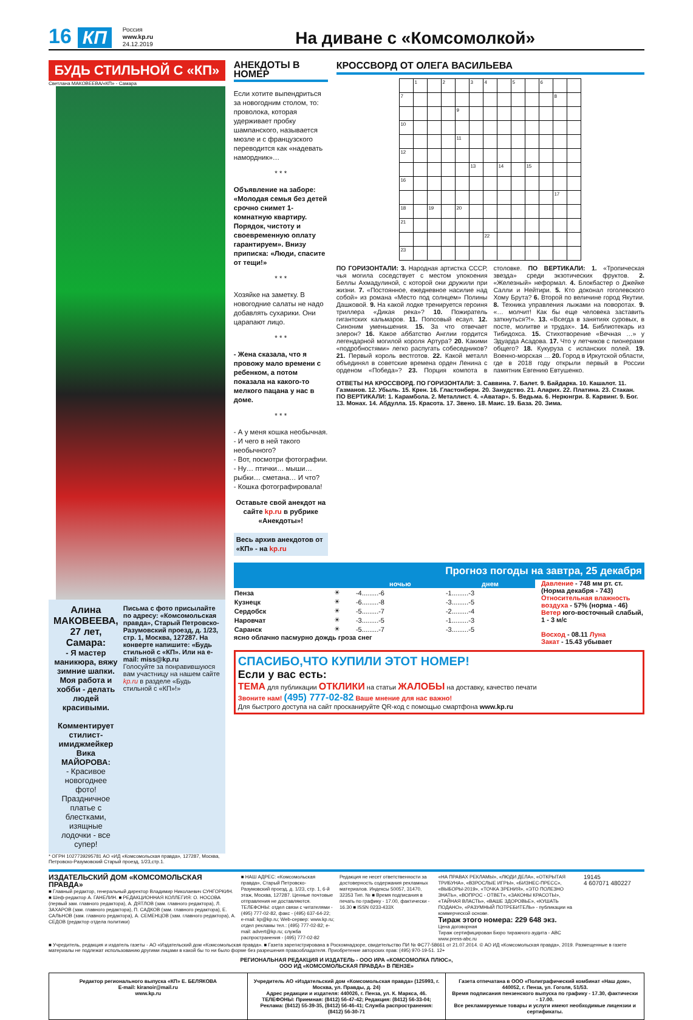16 КП
Россия
www.kp.ru
24.12.2019
На диване с «Комсомолкой»
БУДЬ СТИЛЬНОЙ С «КП»
Светлана МАКОВЕЕВА/«КП» - Самара
Алина МАКОВЕЕВА,
27 лет, Самара:
- Я мастер маникюра, вяжу зимние шапки. Моя работа и хобби - делать людей красивыми.
Комментирует стилист-имиджмейкер Вика МАЙОРОВА:
- Красивое новогоднее фото! Праздничное платье с блестками, изящные лодочки - все супер!
Письма с фото присылайте по адресу: «Комсомольская правда», Старый Петровско-Разумовский проезд, д. 1/23, стр. 1, Москва, 127287. На конверте напишите: «Будь стильной с «КП». Или на e-mail: miss@kp.ru
Голосуйте за понравившуюся вам участницу на нашем сайте kp.ru в разделе «Будь стильной с «КП»!»
* ОГРН 1027739295781 АО «ИД «Комсомольская правда», 127287, Москва, Петровско-Разумовский Старый проезд, 1/23,стр.1.
АНЕКДОТЫ В НОМЕР
Если хотите выпендриться за новогодним столом, то: проволока, которая удерживает пробку шампанского, называется мюзле и с французского переводится как «надевать намордник»…
* * *
Объявление на заборе: «Молодая семья без детей срочно снимет 1-комнатную квартиру. Порядок, чистоту и своевременную оплату гарантируем». Внизу приписка: «Люди, спасите от тещи!»
* * *
Хозяйке на заметку. В новогодние салаты не надо добавлять сухарики. Они царапают лицо.
* * *
- Жена сказала, что я провожу мало времени с ребенком, а потом показала на какого-то мелкого пацана у нас в доме.
* * *
- А у меня кошка необычная.
- И чего в ней такого необычного?
- Вот, посмотри фотографии.
- Ну… птички… мыши… рыбки… сметана… И что?
- Кошка фотографировала!
Оставьте свой анекдот на сайте kp.ru в рубрике «Анекдоты»!
Весь архив анекдотов от «КП» - на kp.ru
КРОССВОРД ОТ ОЛЕГА ВАСИЛЬЕВА
| | 1 | | 2 | | 3 | 4 | | 5 | | 6 | | |
| 7 | | | | | | | | | | | 8 | |
| | | | | 9 | | | | | | | | |
| 10 | | | | | | | | | | | | |
| | | | | 11 | | | | | | | | |
| 12 | | | | | | | | | | | | |
| | | | | | 13 | | 14 | | 15 | | | |
| 16 | | | | | | | | | | | | |
| | | | | | | | | | | | 17 | |
| 18 | | 19 | | 20 | | | | | | | | |
| 21 | | | | | | | | | | | | |
| | | | | | | 22 | | | | | | |
| 23 | | | | | | | | | | | | |
ПО ГОРИЗОНТАЛИ: 3. Народная артистка СССР, чья могила соседствует с местом упокоения Беллы Ахмадулиной, с которой они дружили при жизни. 7. «Постоянное, ежедневное насилие над собой» из романа «Место под солнцем» Полины Дашковой. 9. На какой лодке тренируется героиня триллера «Дикая река»? 10. Пожиратель гигантских кальмаров. 11. Попсовый есаул. 12. Синоним уменьшения. 15. За что отвечает элерон? 16. Какое аббатство Англии гордится легендарной могилой короля Артура? 20. Какими «подробностями» легко распугать собеседников? 21. Первый король вестготов. 22. Какой металл объединял в советские времена орден Ленина с орденом «Победа»? 23. Порция компота в столовке. ПО ВЕРТИКАЛИ: 1. «Тропическая звезда» среди экзотических фруктов. 2. «Железный» неформал. 4. Блокбастер о Джейке Салли и Нейтири. 5. Кто доконал гоголевского Хому Брута? 6. Второй по величине город Якутии. 8. Техника управления лыжами на поворотах. 9. «… молчит! Как бы еще человека заставить заткнуться?!». 13. «Всегда в занятиях суровых, в посте, молитве и трудах». 14. Библиотекарь из Тибидохса. 15. Стихотворение «Вечная …» у Эдуарда Асадова. 17. Что у летчиков с пионерами общего? 18. Кукуруза с испанских полей. 19. Военно-морская … 20. Город в Иркутской области, где в 2018 году открыли первый в России памятник Евгению Евтушенко.
ОТВЕТЫ НА КРОССВОРД. ПО ГОРИЗОНТАЛИ: 3. Саввина. 7. Балет. 9. Байдарка. 10. Кашалот. 11. Газманов. 12. Убыль. 15. Крен. 16. Гластонбери. 20. Занудство. 21. Аларих. 22. Платина. 23. Стакан. ПО ВЕРТИКАЛИ: 1. Карамбола. 2. Металлист. 4. «Аватар». 5. Ведьма. 6. Нерюнгри. 8. Карвинг. 9. Бог. 13. Монах. 14. Абдулла. 15. Красота. 17. Звено. 18. Маис. 19. База. 20. Зима.
Прогноз погоды на завтра, 25 декабря
| | | ночью | днем |
| --- | --- | --- | --- |
| Пенза | ☀ | -4.........-6 | -1.........-3 |
| Кузнецк | ☀ | -6.........-8 | -3.........-5 |
| Сердобск | ☀ | -5.........-7 | -2.........-4 |
| Наровчат | ☀ | -3.........-5 | -1.........-3 |
| Саранск | ☀ | -5.........-7 | -3.........-5 |
ясно облачно пасмурно дождь гроза снег
Давление - 748 мм рт. ст. (Норма декабря - 743)
Относительная влажность воздуха - 57% (норма - 46)
Ветер юго-восточный слабый, 1 - 3 м/с
Восход - 08.11 Луна
Закат - 15.43 убывает
СПАСИБО,ЧТО КУПИЛИ ЭТОТ НОМЕР!
Если у вас есть:
ТЕМА для публикации ОТКЛИКИ на статьи ЖАЛОБЫ на доставку, качество печати
Звоните нам! (495) 777-02-82 Ваше мнение для нас важно!
Для быстрого доступа на сайт просканируйте QR-код с помощью смартфона www.kp.ru
ИЗДАТЕЛЬСКИЙ ДОМ «КОМСОМОЛЬСКАЯ ПРАВДА»
■ Главный редактор, генеральный директор Владимир Николаевич СУНГОРКИН. ■ Шеф-редактор А. ГАНЕЛИН. ■ РЕДАКЦИОННАЯ КОЛЛЕГИЯ: О. НОСОВА (первый зам. главного редактора), А. ДЯТЛОВ (зам. главного редактора), Л. ЗАХАРОВ (зам. главного редактора), П. САДКОВ (зам. главного редактора), Е. САЛЬНОВ (зам. главного редактора), А. СЕМЕНЦОВ (зам. главного редактора), А. СЕДОВ (редактор отдела политики)
■ НАШ АДРЕС: «Комсомольская правда», Старый Петровско-Разумовский проезд, д. 1/23, стр. 1, 6-й этаж, Москва, 127287. Ценные почтовые отправления не доставляются. ТЕЛЕФОНЫ: отдел связи с читателями - (495) 777-02-82, факс - (495) 637-64-22; e-mail: kp@kp.ru; Web-сервер: www.kp.ru; отдел рекламы тел.: (495) 777-02-82; e-mail: advert@kp.ru; служба распространения - (495) 777-02-82
Редакция не несет ответственности за достоверность содержания рекламных материалов. Индексы 50057, 31470, 32353 Тип. № ■ Время подписания в печать по графику - 17.00, фактически - 16.30 ■ ISSN 0233-433X
«НА ПРАВАХ РЕКЛАМЫ», «ЛЮДИ ДЕЛА», «ОТКРЫТАЯ ТРИБУНА», «ВЗРОСЛЫЕ ИГРЫ», «БИЗНЕС-ПРЕСС», «ВЫБОРЫ-2019», «ТОЧКА ЗРЕНИЯ», «ЭТО ПОЛЕЗНО ЗНАТЬ», «ВОПРОС - ОТВЕТ», «ЗАКОНЫ КРАСОТЫ», «ТАЙНАЯ ВЛАСТЬ», «ВАШЕ ЗДОРОВЬЕ», «КУШАТЬ ПОДАНО», «РАЗУМНЫЙ ПОТРЕБИТЕЛЬ» - публикации на коммерческой основе.
Тираж этого номера: 229 648 экз.
Цена договорная
Тираж сертифицирован Бюро тиражного аудита - ABC www.press-abc.ru
19145
4 607071 480227
■ Учредитель, редакция и издатель газеты - АО «Издательский дом «Комсомольская правда». ■ Газета зарегистрирована в Роскомнадзоре, свидетельство ПИ № ФС77-58661 от 21.07.2014. © АО ИД «Комсомольская правда», 2019. Размещенные в газете материалы не подлежат использованию другими лицами в какой бы то ни было форме без разрешения правообладателя. Приобретение авторских прав: (495) 970-19-51. 12+
РЕГИОНАЛЬНАЯ РЕДАКЦИЯ И ИЗДАТЕЛЬ - ООО ИРА «КОМСОМОЛКА ПЛЮС»,
ООО ИД «КОМСОМОЛЬСКАЯ ПРАВДА» В ПЕНЗЕ»
Редактор регионального выпуска «КП» Е. БЕЛЯКОВА
E-mail: kiranoir@mail.ru
www.kp.ru
Учредитель АО «Издательский дом «Комсомольская правда» (125993, г. Москва, ул. Правды, д. 24)
Адрес редакции и издателя: 440026, г. Пенза, ул. К. Маркса, 46.
ТЕЛЕФОНЫ: Приемная: (8412) 56-47-42; Редакция: (8412) 56-33-04; Реклама: (8412) 55-39-35, (8412) 56-46-41; Служба распространения: (8412) 56-30-71
Газета отпечатана в ООО «Полиграфический комбинат «Наш дом», 440052, г. Пенза, ул. Гоголя, 51/53.
Время подписания пензенского выпуска по графику - 17.30, фактически - 17.00.
Все рекламируемые товары и услуги имеют необходимые лицензии и сертификаты.